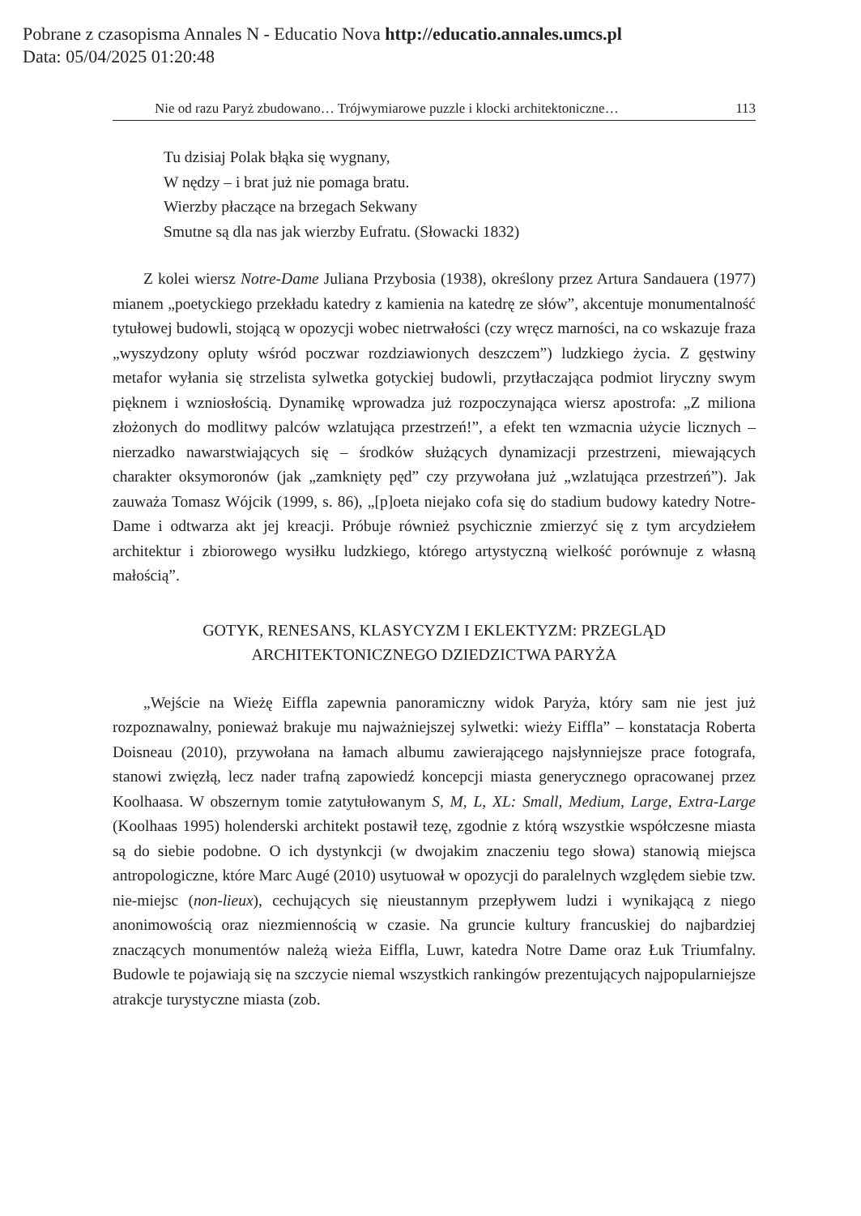Pobrane z czasopisma Annales N - Educatio Nova http://educatio.annales.umcs.pl
Data: 05/04/2025 01:20:48
Nie od razu Paryż zbudowano… Trójwymiarowe puzzle i klocki architektoniczne… 113
Tu dzisiaj Polak błąka się wygnany,
W nędzy – i brat już nie pomaga bratu.
Wierzby płaczące na brzegach Sekwany
Smutne są dla nas jak wierzby Eufratu. (Słowacki 1832)
Z kolei wiersz Notre-Dame Juliana Przybosia (1938), określony przez Artura Sandauera (1977) mianem „poetyckiego przekładu katedry z kamienia na katedrę ze słów”, akcentuje monumentalność tytułowej budowli, stojącą w opozycji wobec nietrwałości (czy wręcz marności, na co wskazuje fraza „wyszydzony opluty wśród poczwar rozdziawionych deszczem”) ludzkiego życia. Z gęstwiny metafor wyłania się strzelista sylwetka gotyckiej budowli, przytłaczająca podmiot liryczny swym pięknem i wzniosłością. Dynamikę wprowadza już rozpoczynająca wiersz apostrofa: „Z miliona złożonych do modlitwy palców wzlatująca przestrzeń!”, a efekt ten wzmacnia użycie licznych – nierzadko nawarstwiających się – środków służących dynamizacji przestrzeni, miewających charakter oksymoronów (jak „zamknięty pęd” czy przywołana już „wzlatująca przestrzeń”). Jak zauważa Tomasz Wójcik (1999, s. 86), „[p]oeta niejako cofa się do stadium budowy katedry Notre-Dame i odtwarza akt jej kreacji. Próbuje również psychicznie zmierzyć się z tym arcydziełem architektur i zbiorowego wysiłku ludzkiego, którego artystyczną wielkość porównuje z własną małością”.
GOTYK, RENESANS, KLASYCYZM I EKLEKTYZM: PRZEGLĄD
ARCHITEKTONICZNEGO DZIEDZICTWA PARYŻA
„Wejście na Wieżę Eiffla zapewnia panoramiczny widok Paryża, który sam nie jest już rozpoznawalny, ponieważ brakuje mu najważniejszej sylwetki: wieży Eiffla” – konstatacja Roberta Doisneau (2010), przywołana na łamach albumu zawierającego najsłynniejsze prace fotografa, stanowi zwięzłą, lecz nader trafną zapowiedź koncepcji miasta generycznego opracowanej przez Koolhaasa. W obszernym tomie zatytułowanym S, M, L, XL: Small, Medium, Large, Extra-Large (Koolhaas 1995) holenderski architekt postawił tezę, zgodnie z którą wszystkie współczesne miasta są do siebie podobne. O ich dystynkcji (w dwojakim znaczeniu tego słowa) stanowią miejsca antropologiczne, które Marc Augé (2010) usytuował w opozycji do paralelnych względem siebie tzw. nie-miejsc (non-lieux), cechujących się nieustannym przepływem ludzi i wynikającą z niego anonimowością oraz niezmiennością w czasie. Na gruncie kultury francuskiej do najbardziej znaczących monumentów należą wieża Eiffla, Luwr, katedra Notre Dame oraz Łuk Triumfalny. Budowle te pojawiają się na szczycie niemal wszystkich rankingów prezentujących najpopularniejsze atrakcje turystyczne miasta (zob.